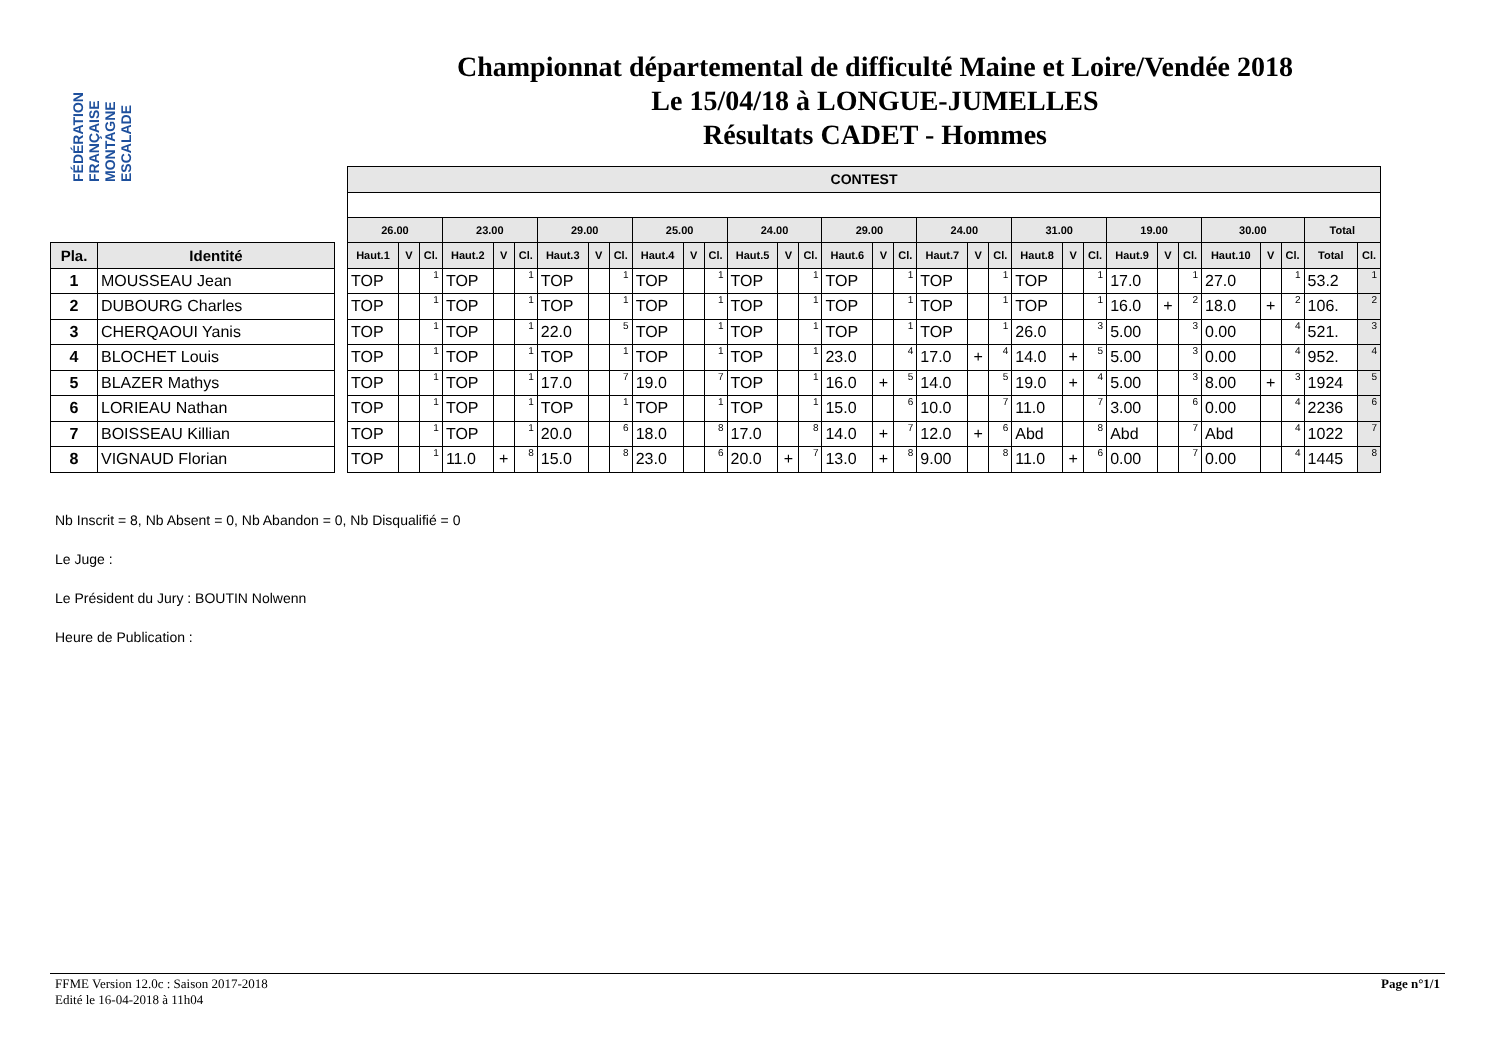FÉDÉRATION FRANÇAISE MONTAGNE ESCALADE
Championnat départemental de difficulté Maine et Loire/Vendée 2018
Le 15/04/18 à LONGUE-JUMELLES
Résultats CADET - Hommes
| Pla. | Identité |
| --- | --- |
| 1 | MOUSSEAU Jean |
| 2 | DUBOURG Charles |
| 3 | CHERQAOUI Yanis |
| 4 | BLOCHET Louis |
| 5 | BLAZER Mathys |
| 6 | LORIEAU Nathan |
| 7 | BOISSEAU Killian |
| 8 | VIGNAUD Florian |
| CONTEST | | | | | | | | | | | | | | | | | | | | | | | | | | | | | | | |
| --- | --- | --- | --- | --- | --- | --- | --- | --- | --- | --- | --- | --- | --- | --- | --- | --- | --- | --- | --- | --- | --- | --- | --- | --- | --- | --- | --- | --- | --- | --- | --- |
| 26.00 | | | 23.00 | | | 29.00 | | | 25.00 | | | 24.00 | | | 29.00 | | | 24.00 | | | 31.00 | | | 19.00 | | | 30.00 | | | Total | |
| Haut.1 | V | Cl. | Haut.2 | V | Cl. | Haut.3 | V | Cl. | Haut.4 | V | Cl. | Haut.5 | V | Cl. | Haut.6 | V | Cl. | Haut.7 | V | Cl. | Haut.8 | V | Cl. | Haut.9 | V | Cl. | Haut.10 | V | Cl. | Total | Cl. |
| TOP | | 1 | TOP | | 1 | TOP | | 1 | TOP | | 1 | TOP | | 1 | TOP | | 1 | TOP | | 1 | TOP | | 1 | 17.0 | | 1 | 27.0 | | 1 | 53.2 | 1 |
| TOP | | 1 | TOP | | 1 | TOP | | 1 | TOP | | 1 | TOP | | 1 | TOP | | 1 | TOP | | 1 | TOP | | 1 | 16.0 | + | 2 | 18.0 | + | 2 | 106. | 2 |
| TOP | | 1 | TOP | | 1 | 22.0 | | 5 | TOP | | 1 | TOP | | 1 | TOP | | 1 | TOP | | 1 | 26.0 | | 3 | 5.00 | | 3 | 0.00 | | 4 | 521. | 3 |
| TOP | | 1 | TOP | | 1 | TOP | | 1 | TOP | | 1 | TOP | | 1 | 23.0 | | 4 | 17.0 | + | 4 | 14.0 | + | 5 | 5.00 | | 3 | 0.00 | | 4 | 952. | 4 |
| TOP | | 1 | TOP | | 1 | 17.0 | | 7 | 19.0 | | 7 | TOP | | 1 | 16.0 | + | 5 | 14.0 | | 5 | 19.0 | + | 4 | 5.00 | | 3 | 8.00 | + | 3 | 1924 | 5 |
| TOP | | 1 | TOP | | 1 | TOP | | 1 | TOP | | 1 | TOP | | 1 | 15.0 | | 6 | 10.0 | | 7 | 11.0 | | 7 | 3.00 | | 6 | 0.00 | | 4 | 2236 | 6 |
| TOP | | 1 | TOP | | 1 | 20.0 | | 6 | 18.0 | | 8 | 17.0 | | 8 | 14.0 | + | 7 | 12.0 | + | 6 | Abd | | 8 | Abd | | 7 | Abd | | 4 | 1022 | 7 |
| TOP | | 1 | 11.0 | + | 8 | 15.0 | | 8 | 23.0 | | 6 | 20.0 | + | 7 | 13.0 | + | 8 | 9.00 | | 8 | 11.0 | + | 6 | 0.00 | | 7 | 0.00 | | 4 | 1445 | 8 |
Nb Inscrit = 8, Nb Absent = 0, Nb Abandon = 0, Nb Disqualifié = 0
Le Juge :
Le Président du Jury : BOUTIN Nolwenn
Heure de Publication :
FFME Version 12.0c : Saison 2017-2018
Edité le 16-04-2018 à 11h04
Page n°1/1